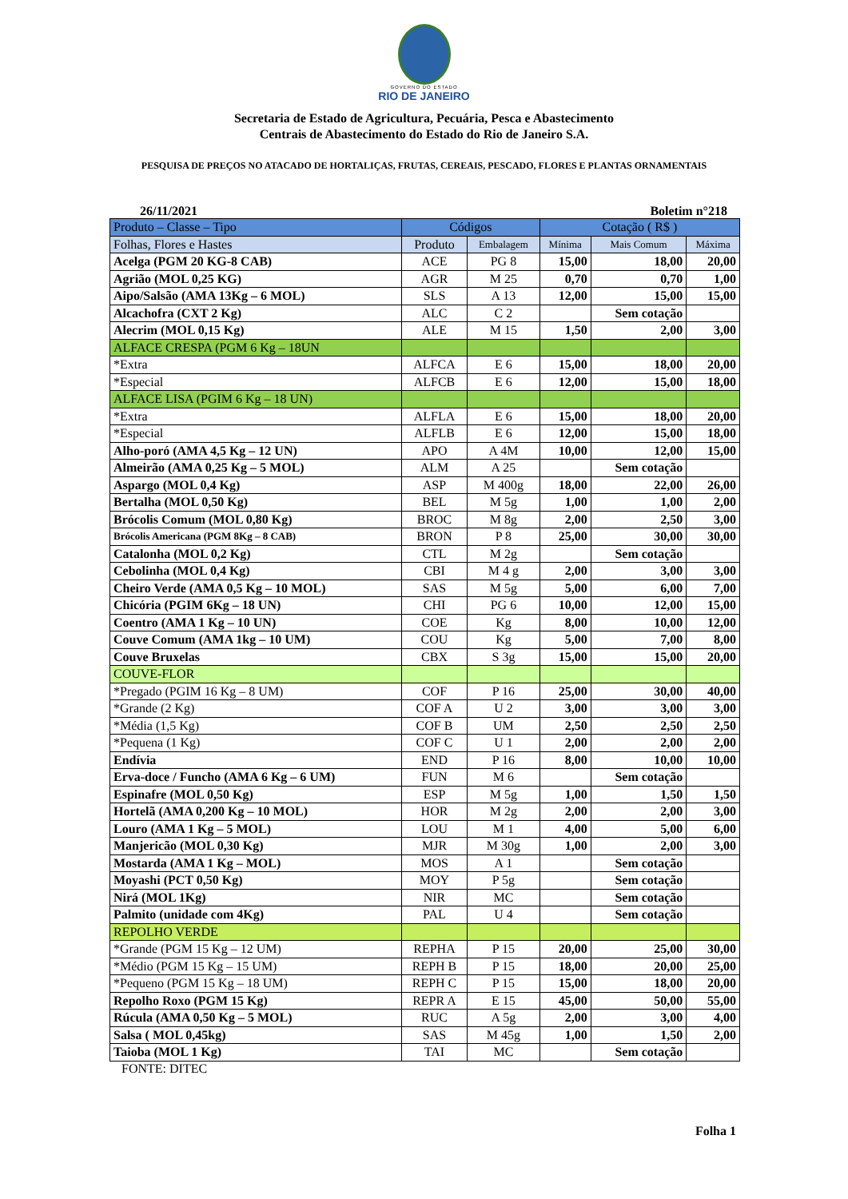GOVERNO DO ESTADO
RIO DE JANEIRO
Secretaria de Estado de Agricultura, Pecuária, Pesca e Abastecimento
Centrais de Abastecimento do Estado do Rio de Janeiro S.A.
PESQUISA DE PREÇOS NO ATACADO DE HORTALIÇAS, FRUTAS, CEREAIS, PESCADO, FLORES E PLANTAS ORNAMENTAIS
26/11/2021 Boletim n°218
| Produto – Classe – Tipo | Códigos | | Cotação ( R$ ) | | |
| --- | --- | --- | --- | --- | --- |
| Folhas, Flores e Hastes | Produto | Embalagem | Mínima | Mais Comum | Máxima |
| Acelga (PGM 20 KG-8 CAB) | ACE | PG 8 | 15,00 | 18,00 | 20,00 |
| Agrião (MOL 0,25 KG) | AGR | M 25 | 0,70 | 0,70 | 1,00 |
| Aipo/Salsão (AMA 13Kg – 6 MOL) | SLS | A 13 | 12,00 | 15,00 | 15,00 |
| Alcachofra (CXT 2 Kg) | ALC | C 2 | | Sem cotação | |
| Alecrim (MOL 0,15 Kg) | ALE | M 15 | 1,50 | 2,00 | 3,00 |
| ALFACE CRESPA (PGM 6 Kg – 18UN | | | | | |
| *Extra | ALFCA | E 6 | 15,00 | 18,00 | 20,00 |
| *Especial | ALFCB | E 6 | 12,00 | 15,00 | 18,00 |
| ALFACE LISA (PGIM 6 Kg – 18 UN) | | | | | |
| *Extra | ALFLA | E 6 | 15,00 | 18,00 | 20,00 |
| *Especial | ALFLB | E 6 | 12,00 | 15,00 | 18,00 |
| Alho-poró (AMA 4,5 Kg – 12 UN) | APO | A 4M | 10,00 | 12,00 | 15,00 |
| Almeirão (AMA 0,25 Kg – 5 MOL) | ALM | A 25 | | Sem cotação | |
| Aspargo (MOL 0,4 Kg) | ASP | M 400g | 18,00 | 22,00 | 26,00 |
| Bertalha (MOL 0,50 Kg) | BEL | M 5g | 1,00 | 1,00 | 2,00 |
| Brócolis Comum (MOL 0,80 Kg) | BROC | M 8g | 2,00 | 2,50 | 3,00 |
| Brócolis Americana (PGM 8Kg – 8 CAB) | BRON | P 8 | 25,00 | 30,00 | 30,00 |
| Catalonha (MOL 0,2 Kg) | CTL | M 2g | | Sem cotação | |
| Cebolinha (MOL 0,4 Kg) | CBI | M 4 g | 2,00 | 3,00 | 3,00 |
| Cheiro Verde (AMA 0,5 Kg – 10 MOL) | SAS | M 5g | 5,00 | 6,00 | 7,00 |
| Chicória (PGIM 6Kg – 18 UN) | CHI | PG 6 | 10,00 | 12,00 | 15,00 |
| Coentro (AMA 1 Kg – 10 UN) | COE | Kg | 8,00 | 10,00 | 12,00 |
| Couve Comum (AMA 1kg – 10 UM) | COU | Kg | 5,00 | 7,00 | 8,00 |
| Couve Bruxelas | CBX | S 3g | 15,00 | 15,00 | 20,00 |
| COUVE-FLOR | | | | | |
| *Pregado (PGIM 16 Kg – 8 UM) | COF | P 16 | 25,00 | 30,00 | 40,00 |
| *Grande (2 Kg) | COF A | U 2 | 3,00 | 3,00 | 3,00 |
| *Média (1,5 Kg) | COF B | UM | 2,50 | 2,50 | 2,50 |
| *Pequena (1 Kg) | COF C | U 1 | 2,00 | 2,00 | 2,00 |
| Endívia | END | P 16 | 8,00 | 10,00 | 10,00 |
| Erva-doce / Funcho (AMA 6 Kg – 6 UM) | FUN | M 6 | | Sem cotação | |
| Espinafre (MOL 0,50 Kg) | ESP | M 5g | 1,00 | 1,50 | 1,50 |
| Hortelã (AMA 0,200 Kg – 10 MOL) | HOR | M 2g | 2,00 | 2,00 | 3,00 |
| Louro (AMA 1 Kg – 5 MOL) | LOU | M 1 | 4,00 | 5,00 | 6,00 |
| Manjericão (MOL 0,30 Kg) | MJR | M 30g | 1,00 | 2,00 | 3,00 |
| Mostarda (AMA 1 Kg – MOL) | MOS | A 1 | | Sem cotação | |
| Moyashi (PCT 0,50 Kg) | MOY | P 5g | | Sem cotação | |
| Nirá (MOL 1Kg) | NIR | MC | | Sem cotação | |
| Palmito (unidade com 4Kg) | PAL | U 4 | | Sem cotação | |
| REPOLHO VERDE | | | | | |
| *Grande (PGM 15 Kg – 12 UM) | REPHA | P 15 | 20,00 | 25,00 | 30,00 |
| *Médio (PGM 15 Kg – 15 UM) | REPH B | P 15 | 18,00 | 20,00 | 25,00 |
| *Pequeno (PGM 15 Kg – 18 UM) | REPH C | P 15 | 15,00 | 18,00 | 20,00 |
| Repolho Roxo (PGM 15 Kg) | REPR A | E 15 | 45,00 | 50,00 | 55,00 |
| Rúcula (AMA 0,50 Kg – 5 MOL) | RUC | A 5g | 2,00 | 3,00 | 4,00 |
| Salsa ( MOL 0,45kg) | SAS | M 45g | 1,00 | 1,50 | 2,00 |
| Taioba (MOL 1 Kg) | TAI | MC | | Sem cotação | |
FONTE: DITEC
Folha 1